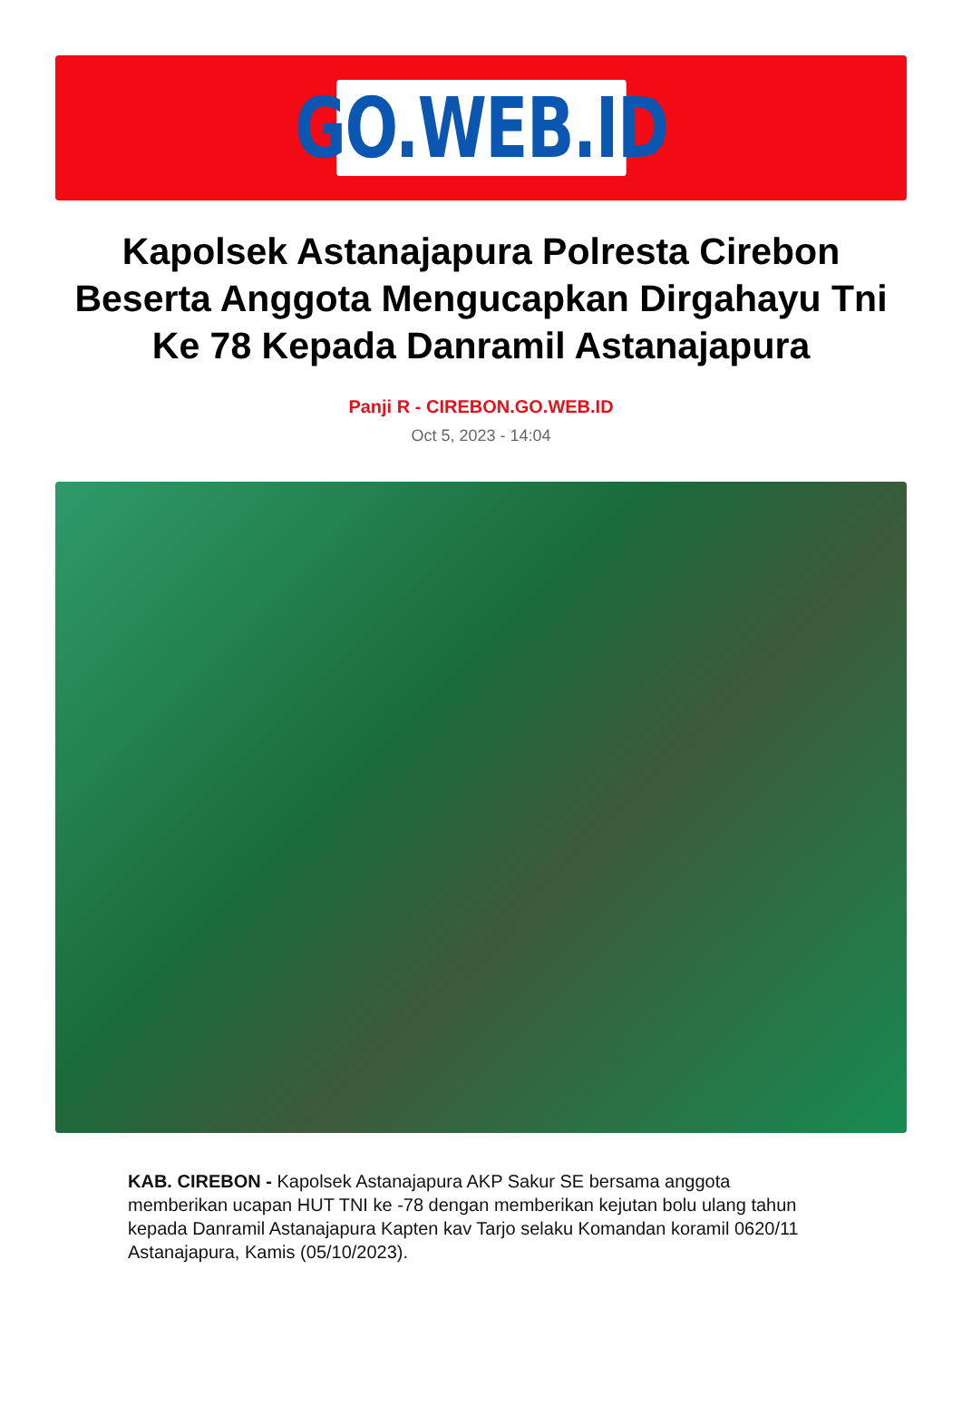GO.WEB.ID
Kapolsek Astanajapura Polresta Cirebon Beserta Anggota Mengucapkan Dirgahayu Tni Ke 78 Kepada Danramil Astanajapura
Panji R - CIREBON.GO.WEB.ID
Oct 5, 2023 - 14:04
KAB. CIREBON - Kapolsek Astanajapura AKP Sakur SE bersama anggota memberikan ucapan HUT TNI ke -78 dengan memberikan kejutan bolu ulang tahun kepada Danramil Astanajapura Kapten kav Tarjo selaku Komandan koramil 0620/11 Astanajapura, Kamis (05/10/2023).